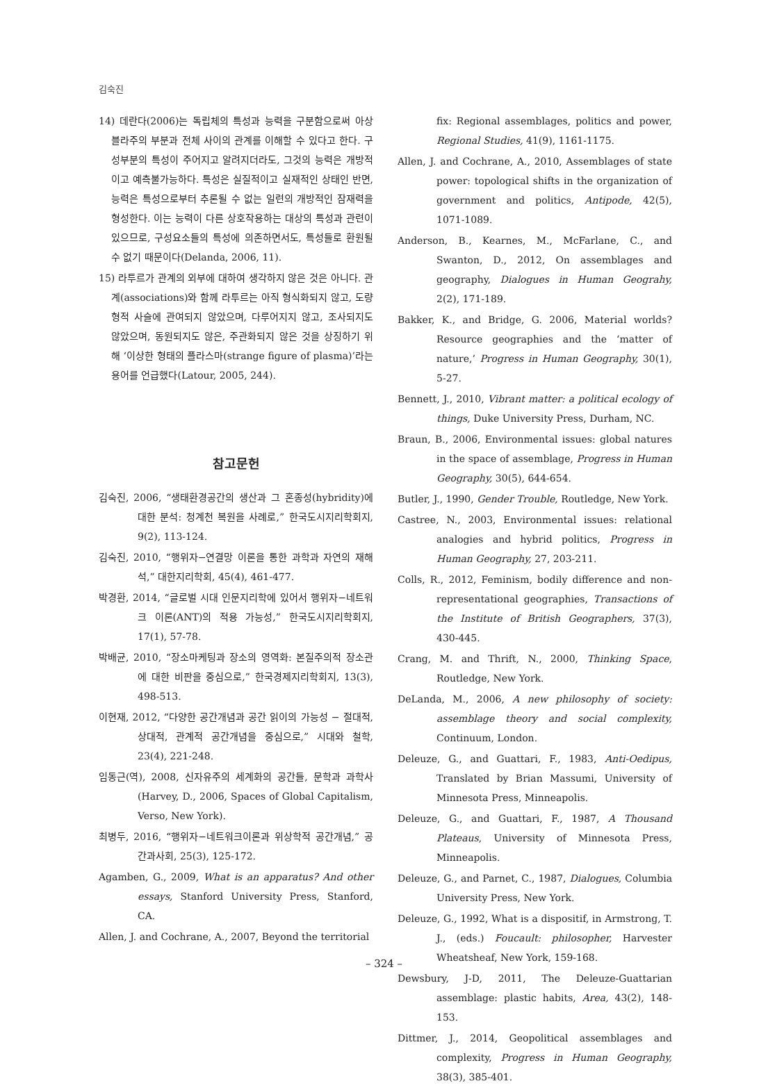김숙진
14) 데란다(2006)는 독립체의 특성과 능력을 구분함으로써 아상블라주의 부분과 전체 사이의 관계를 이해할 수 있다고 한다. 구성부분의 특성이 주어지고 알려지더라도, 그것의 능력은 개방적이고 예측불가능하다. 특성은 실질적이고 실재적인 상태인 반면, 능력은 특성으로부터 추론될 수 없는 일련의 개방적인 잠재력을 형성한다. 이는 능력이 다른 상호작용하는 대상의 특성과 관련이 있으므로, 구성요소들의 특성에 의존하면서도, 특성들로 환원될 수 없기 때문이다(Delanda, 2006, 11).
15) 라투르가 관계의 외부에 대하여 생각하지 않은 것은 아니다. 관계(associations)와 함께 라투르는 아직 형식화되지 않고, 도량형적 사슬에 관여되지 않았으며, 다루어지지 않고, 조사되지도 않았으며, 동원되지도 않은, 주관화되지 않은 것을 상징하기 위해 ‘이상한 형태의 플라스마(strange figure of plasma)’라는 용어를 언급했다(Latour, 2005, 244).
참고문헌
김숙진, 2006, “생태환경공간의 생산과 그 혼종성(hybridity)에 대한 분석: 청계천 복원을 사례로,” 한국도시지리학회지, 9(2), 113-124.
김숙진, 2010, “행위자−연결망 이론을 통한 과학과 자연의 재해석,” 대한지리학회, 45(4), 461-477.
박경환, 2014, “글로벌 시대 인문지리학에 있어서 행위자−네트워크 이론(ANT)의 적용 가능성,” 한국도시지리학회지, 17(1), 57-78.
박배균, 2010, “장소마케팅과 장소의 영역화: 본질주의적 장소관에 대한 비판을 중심으로,” 한국경제지리학회지, 13(3), 498-513.
이현재, 2012, “다양한 공간개념과 공간 읽이의 가능성 − 절대적, 상대적, 관계적 공간개념을 중심으로,” 시대와 철학, 23(4), 221-248.
임동근(역), 2008, 신자유주의 세계화의 공간들, 문학과 과학사(Harvey, D., 2006, Spaces of Global Capitalism, Verso, New York).
최병두, 2016, “행위자−네트워크이론과 위상학적 공간개념,” 공간과사회, 25(3), 125-172.
Agamben, G., 2009, What is an apparatus? And other essays, Stanford University Press, Stanford, CA.
Allen, J. and Cochrane, A., 2007, Beyond the territorial
fix: Regional assemblages, politics and power, Regional Studies, 41(9), 1161-1175.
Allen, J. and Cochrane, A., 2010, Assemblages of state power: topological shifts in the organization of government and politics, Antipode, 42(5), 1071-1089.
Anderson, B., Kearnes, M., McFarlane, C., and Swanton, D., 2012, On assemblages and geography, Dialogues in Human Geograhy, 2(2), 171-189.
Bakker, K., and Bridge, G. 2006, Material worlds? Resource geographies and the ‘matter of nature,’ Progress in Human Geography, 30(1), 5-27.
Bennett, J., 2010, Vibrant matter: a political ecology of things, Duke University Press, Durham, NC.
Braun, B., 2006, Environmental issues: global natures in the space of assemblage, Progress in Human Geography, 30(5), 644-654.
Butler, J., 1990, Gender Trouble, Routledge, New York.
Castree, N., 2003, Environmental issues: relational analogies and hybrid politics, Progress in Human Geography, 27, 203-211.
Colls, R., 2012, Feminism, bodily difference and non-representational geographies, Transactions of the Institute of British Geographers, 37(3), 430-445.
Crang, M. and Thrift, N., 2000, Thinking Space, Routledge, New York.
DeLanda, M., 2006, A new philosophy of society: assemblage theory and social complexity, Continuum, London.
Deleuze, G., and Guattari, F., 1983, Anti-Oedipus, Translated by Brian Massumi, University of Minnesota Press, Minneapolis.
Deleuze, G., and Guattari, F., 1987, A Thousand Plateaus, University of Minnesota Press, Minneapolis.
Deleuze, G., and Parnet, C., 1987, Dialogues, Columbia University Press, New York.
Deleuze, G., 1992, What is a dispositif, in Armstrong, T. J., (eds.) Foucault: philosopher, Harvester Wheatsheaf, New York, 159-168.
Dewsbury, J-D, 2011, The Deleuze-Guattarian assemblage: plastic habits, Area, 43(2), 148-153.
Dittmer, J., 2014, Geopolitical assemblages and complexity, Progress in Human Geography, 38(3), 385-401.
– 324 –